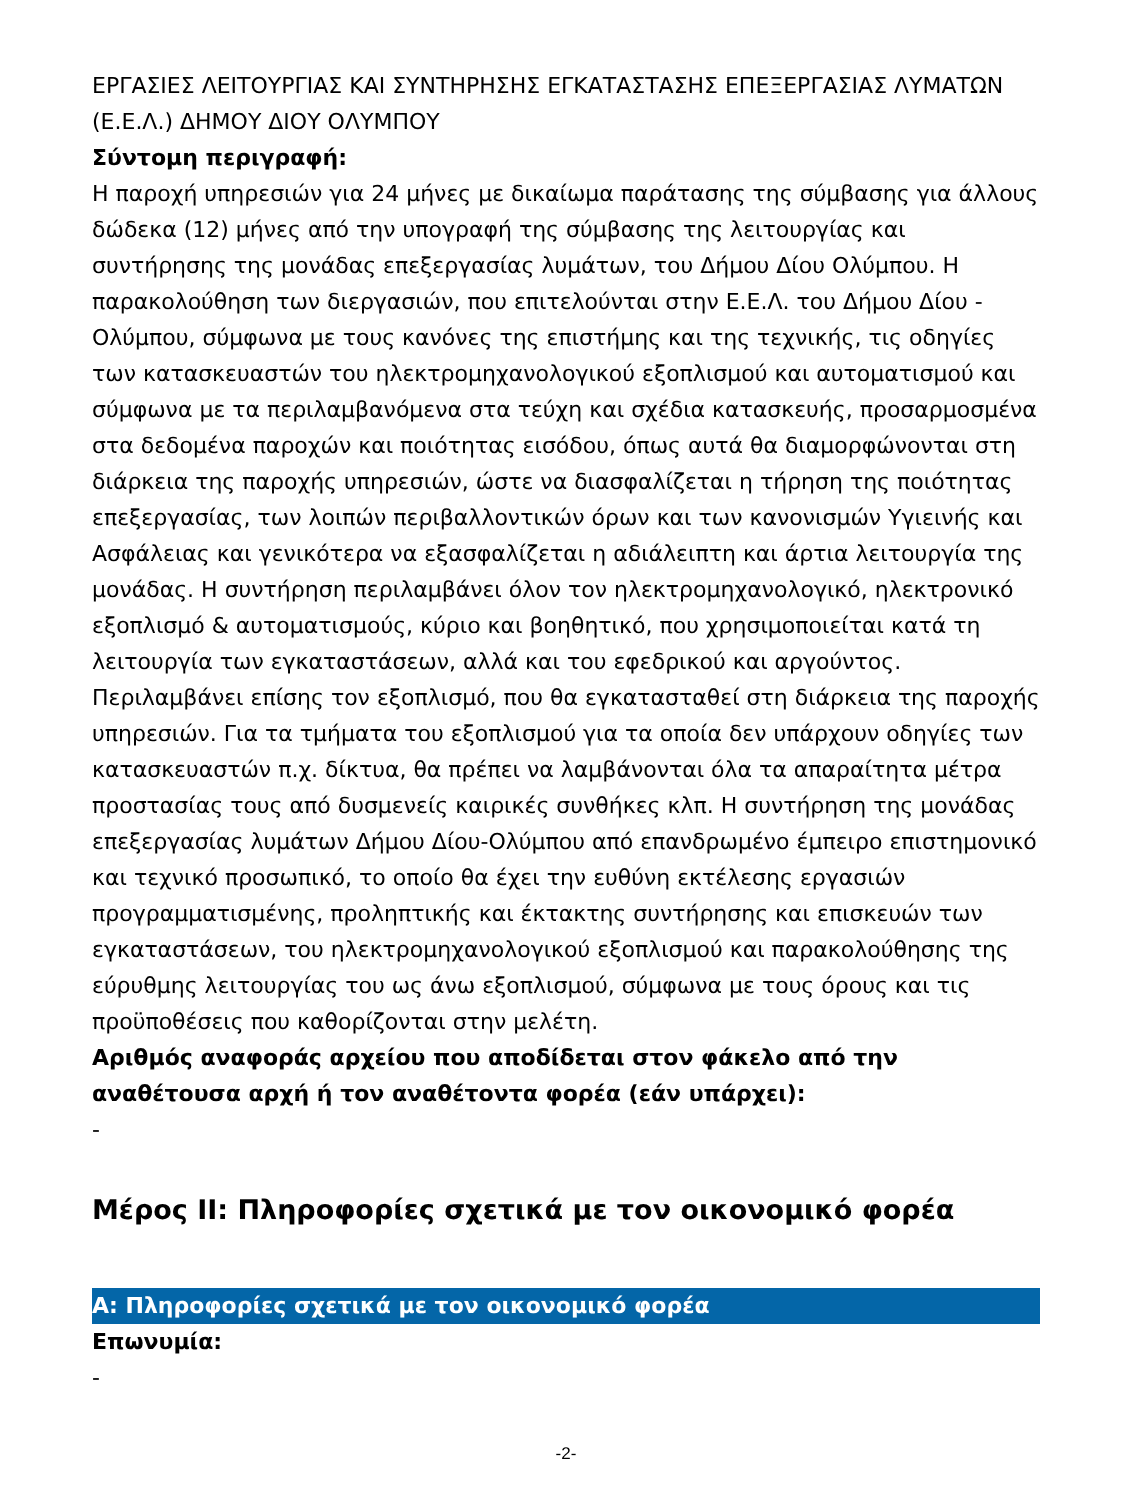ΕΡΓΑΣΙΕΣ ΛΕΙΤΟΥΡΓΙΑΣ ΚΑΙ ΣΥΝΤΗΡΗΣΗΣ ΕΓΚΑΤΑΣΤΑΣΗΣ ΕΠΕΞΕΡΓΑΣΙΑΣ ΛΥΜΑΤΩΝ (Ε.Ε.Λ.) ΔΗΜΟΥ ΔΙΟΥ ΟΛΥΜΠΟΥ
Σύντομη περιγραφή:
Η παροχή υπηρεσιών για 24 μήνες με δικαίωμα παράτασης της σύμβασης για άλλους δώδεκα (12) μήνες από την υπογραφή της σύμβασης της λειτουργίας και συντήρησης της μονάδας επεξεργασίας λυμάτων, του Δήμου Δίου Ολύμπου. Η παρακολούθηση των διεργασιών, που επιτελούνται στην Ε.Ε.Λ. του Δήμου Δίου - Ολύμπου, σύμφωνα με τους κανόνες της επιστήμης και της τεχνικής, τις οδηγίες των κατασκευαστών του ηλεκτρομηχανολογικού εξοπλισμού και αυτοματισμού και σύμφωνα με τα περιλαμβανόμενα στα τεύχη και σχέδια κατασκευής, προσαρμοσμένα στα δεδομένα παροχών και ποιότητας εισόδου, όπως αυτά θα διαμορφώνονται στη διάρκεια της παροχής υπηρεσιών, ώστε να διασφαλίζεται η τήρηση της ποιότητας επεξεργασίας, των λοιπών περιβαλλοντικών όρων και των κανονισμών Υγιεινής και Ασφάλειας και γενικότερα να εξασφαλίζεται η αδιάλειπτη και άρτια λειτουργία της μονάδας. Η συντήρηση περιλαμβάνει όλον τον ηλεκτρομηχανολογικό, ηλεκτρονικό εξοπλισμό & αυτοματισμούς, κύριο και βοηθητικό, που χρησιμοποιείται κατά τη λειτουργία των εγκαταστάσεων, αλλά και του εφεδρικού και αργούντος. Περιλαμβάνει επίσης τον εξοπλισμό, που θα εγκατασταθεί στη διάρκεια της παροχής υπηρεσιών. Για τα τμήματα του εξοπλισμού για τα οποία δεν υπάρχουν οδηγίες των κατασκευαστών π.χ. δίκτυα, θα πρέπει να λαμβάνονται όλα τα απαραίτητα μέτρα προστασίας τους από δυσμενείς καιρικές συνθήκες κλπ. Η συντήρηση της μονάδας επεξεργασίας λυμάτων Δήμου Δίου-Ολύμπου από επανδρωμένο έμπειρο επιστημονικό και τεχνικό προσωπικό, το οποίο θα έχει την ευθύνη εκτέλεσης εργασιών προγραμματισμένης, προληπτικής και έκτακτης συντήρησης και επισκευών των εγκαταστάσεων, του ηλεκτρομηχανολογικού εξοπλισμού και παρακολούθησης της εύρυθμης λειτουργίας του ως άνω εξοπλισμού, σύμφωνα με τους όρους και τις προϋποθέσεις που καθορίζονται στην μελέτη.
Αριθμός αναφοράς αρχείου που αποδίδεται στον φάκελο από την αναθέτουσα αρχή ή τον αναθέτοντα φορέα (εάν υπάρχει):
-
Μέρος ΙΙ: Πληροφορίες σχετικά με τον οικονομικό φορέα
Α: Πληροφορίες σχετικά με τον οικονομικό φορέα
Επωνυμία:
-
-2-